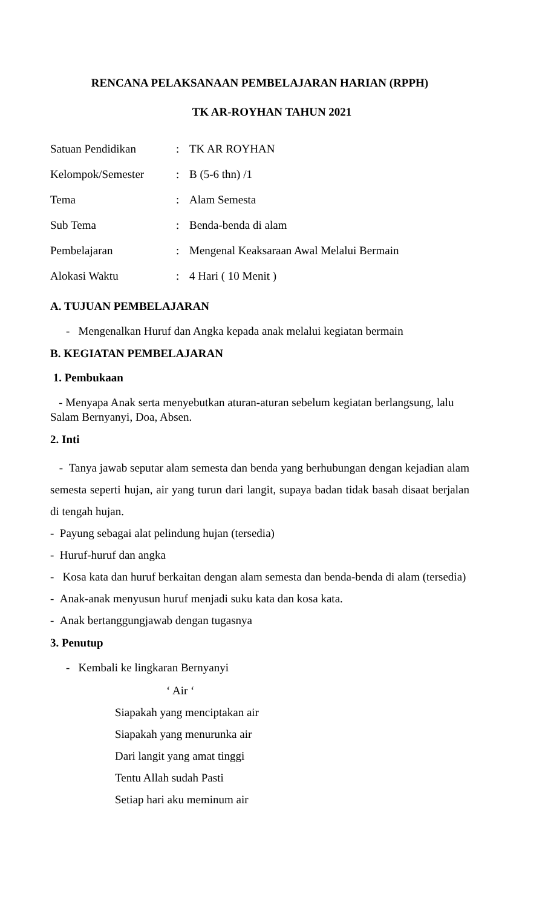RENCANA PELAKSANAAN PEMBELAJARAN HARIAN (RPPH)
TK AR-ROYHAN TAHUN 2021
| Satuan Pendidikan | : | TK AR ROYHAN |
| Kelompok/Semester | : | B (5-6 thn) /1 |
| Tema | : | Alam Semesta |
| Sub Tema | : | Benda-benda di alam |
| Pembelajaran | : | Mengenal Keaksaraan Awal Melalui Bermain |
| Alokasi Waktu | : | 4 Hari ( 10 Menit ) |
A. TUJUAN PEMBELAJARAN
- Mengenalkan Huruf dan Angka kepada anak melalui kegiatan bermain
B. KEGIATAN PEMBELAJARAN
1. Pembukaan
- Menyapa Anak serta menyebutkan aturan-aturan sebelum kegiatan berlangsung, lalu Salam Bernyanyi, Doa, Absen.
2. Inti
- Tanya jawab seputar alam semesta dan benda yang berhubungan dengan kejadian alam semesta seperti hujan, air yang turun dari langit, supaya badan tidak basah disaat berjalan di tengah hujan.
- Payung sebagai alat pelindung hujan (tersedia)
- Huruf-huruf dan angka
- Kosa kata dan huruf berkaitan dengan alam semesta dan benda-benda di alam (tersedia)
- Anak-anak menyusun huruf menjadi suku kata dan kosa kata.
- Anak bertanggungjawab dengan tugasnya
3. Penutup
- Kembali ke lingkaran Bernyanyi
‘ Air ‘
Siapakah yang menciptakan air
Siapakah yang menurunka air
Dari langit yang amat tinggi
Tentu Allah sudah Pasti
Setiap hari aku meminum air